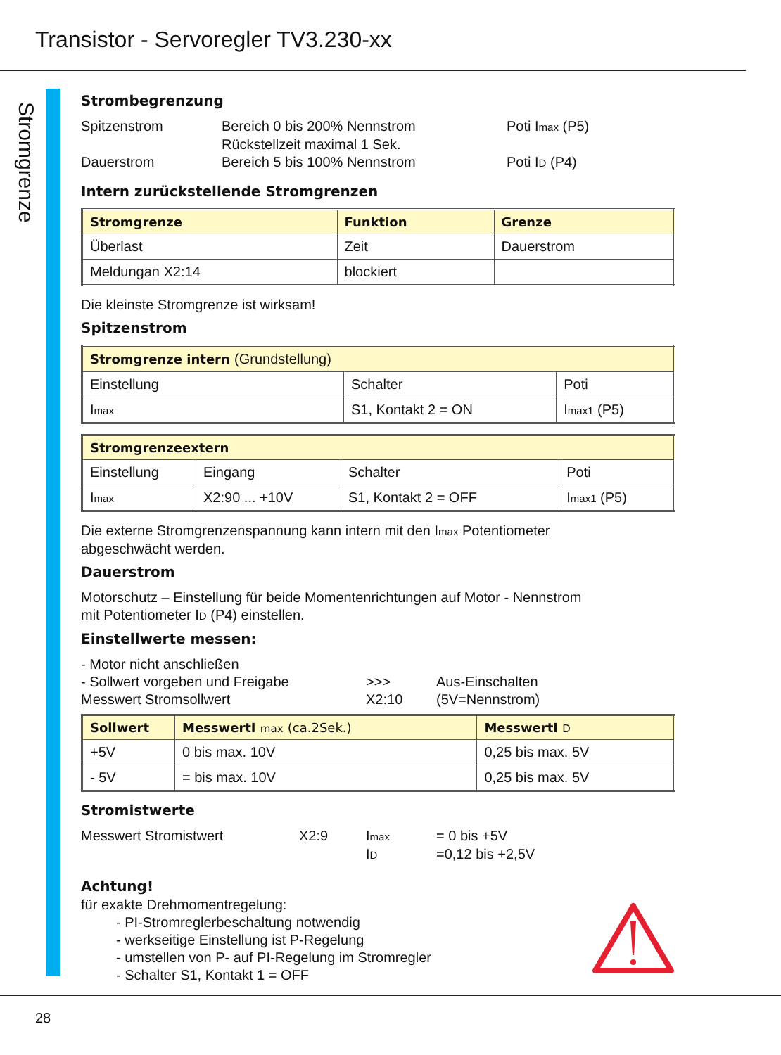Transistor - Servoregler TV3.230-xx
Stromgrenze
Strombegrenzung
Spitzenstrom Bereich 0 bis 200% Nennstrom Poti Imax (P5) Rückstellzeit maximal 1 Sek. Dauerstrom Bereich 5 bis 100% Nennstrom Poti ID (P4)
Intern zurückstellende Stromgrenzen
| Stromgrenze | Funktion | Grenze |
| --- | --- | --- |
| Überlast | Zeit | Dauerstrom |
| Meldungan X2:14 | blockiert | |
Die kleinste Stromgrenze ist wirksam!
Spitzenstrom
| Stromgrenze intern (Grundstellung) | | |
| --- | --- | --- |
| Einstellung | Schalter | Poti |
| I max | S1, Kontakt 2 = ON | I max1 (P5) |
| Stromgrenzeextern | | | |
| --- | --- | --- | --- |
| Einstellung | Eingang | Schalter | Poti |
| I max | X2:90 ... +10V | S1, Kontakt 2 = OFF | I max1 (P5) |
Die externe Stromgrenzenspannung kann intern mit den Imax Potentiometer
abgeschwächt werden.
Dauerstrom
Motorschutz – Einstellung für beide Momentenrichtungen auf Motor - Nennstrom
mit Potentiometer ID (P4) einstellen.
Einstellwerte messen:
- Motor nicht anschließen - Sollwert vorgeben und Freigabe >>> Aus-Einschalten Messwert Stromsollwert X2:10 (5V=Nennstrom)
| Sollwert | MesswertI max (ca.2Sek.) | MesswertI D |
| --- | --- | --- |
| +5V | 0 bis max. 10V | 0,25 bis max. 5V |
| - 5V | = bis max. 10V | 0,25 bis max. 5V |
Stromistwerte
Messwert Stromistwert X2:9 Imax = 0 bis +5V ID =0,12 bis +2,5V
Achtung!
für exakte Drehmomentregelung:
- PI-Stromreglerbeschaltung notwendig
- werkseitige Einstellung ist P-Regelung
- umstellen von P- auf PI-Regelung im Stromregler
- Schalter S1, Kontakt 1 = OFF
28